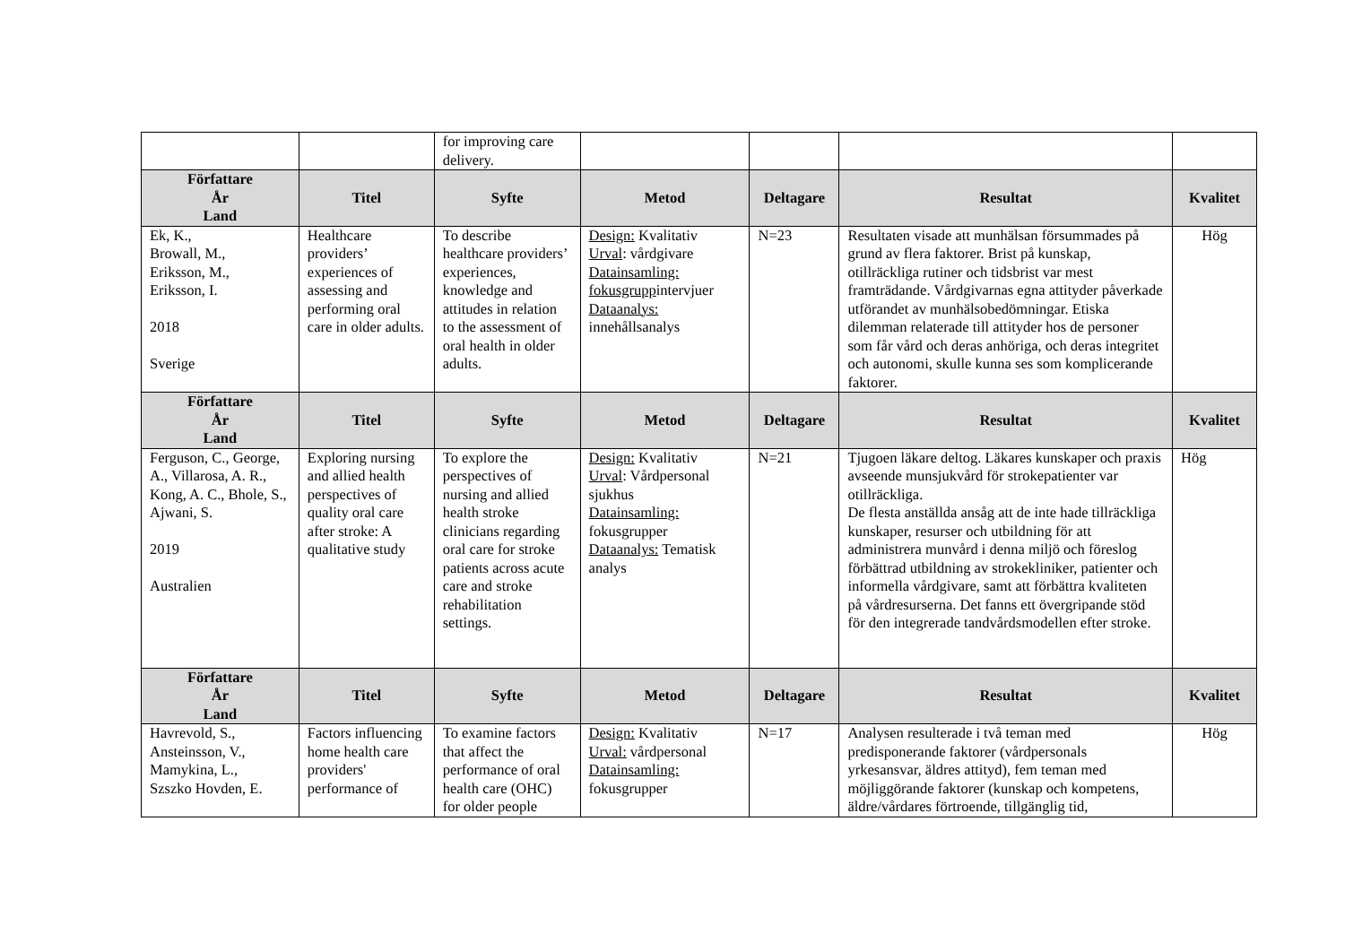| | | for improving care delivery. | | | | |
| Författare År Land | Titel | Syfte | Metod | Deltagare | Resultat | Kvalitet |
| Ek, K., Browall, M., Eriksson, M., Eriksson, I. 2018 Sverige | Healthcare providers’ experiences of assessing and performing oral care in older adults. | To describe healthcare providers’ experiences, knowledge and attitudes in relation to the assessment of oral health in older adults. | Design: Kvalitativ Urval : vårdgivare Datainsamling: fokusgrupp intervjuer Dataanalys: innehållsanalys | N=23 | Resultaten visade att munhälsan försummades på grund av flera faktorer. Brist på kunskap, otillräckliga rutiner och tidsbrist var mest framträdande. Vårdgivarnas egna attityder påverkade utförandet av munhälsobedömningar. Etiska dilemman relaterade till attityder hos de personer som får vård och deras anhöriga, och deras integritet och autonomi, skulle kunna ses som komplicerande faktorer. | Hög |
| Författare År Land | Titel | Syfte | Metod | Deltagare | Resultat | Kvalitet |
| Ferguson, C., George, A., Villarosa, A. R., Kong, A. C., Bhole, S., Ajwani, S. 2019 Australien | Exploring nursing and allied health perspectives of quality oral care after stroke: A qualitative study | To explore the perspectives of nursing and allied health stroke clinicians regarding oral care for stroke patients across acute care and stroke rehabilitation settings. | Design: Kvalitativ Urval : Vårdpersonal sjukhus Datainsamling: fokusgrupper Dataanalys: Tematisk analys | N=21 | Tjugoen läkare deltog. Läkares kunskaper och praxis avseende munsjukvård för strokepatienter var otillräckliga. De flesta anställda ansåg att de inte hade tillräckliga kunskaper, resurser och utbildning för att administrera munvård i denna miljö och föreslog förbättrad utbildning av strokekliniker, patienter och informella vårdgivare, samt att förbättra kvaliteten på vårdresurserna. Det fanns ett övergripande stöd för den integrerade tandvårdsmodellen efter stroke. | Hög |
| Författare År Land | Titel | Syfte | Metod | Deltagare | Resultat | Kvalitet |
| Havrevold, S., Ansteinsson, V., Mamykina, L., Szszko Hovden, E. | Factors influencing home health care providers' performance of | To examine factors that affect the performance of oral health care (OHC) for older people | Design: Kvalitativ Urval: vårdpersonal Datainsamling: fokusgrupper | N=17 | Analysen resulterade i två teman med predisponerande faktorer (vårdpersonals yrkesansvar, äldres attityd), fem teman med möjliggörande faktorer (kunskap och kompetens, äldre/vårdares förtroende, tillgänglig tid, | Hög |